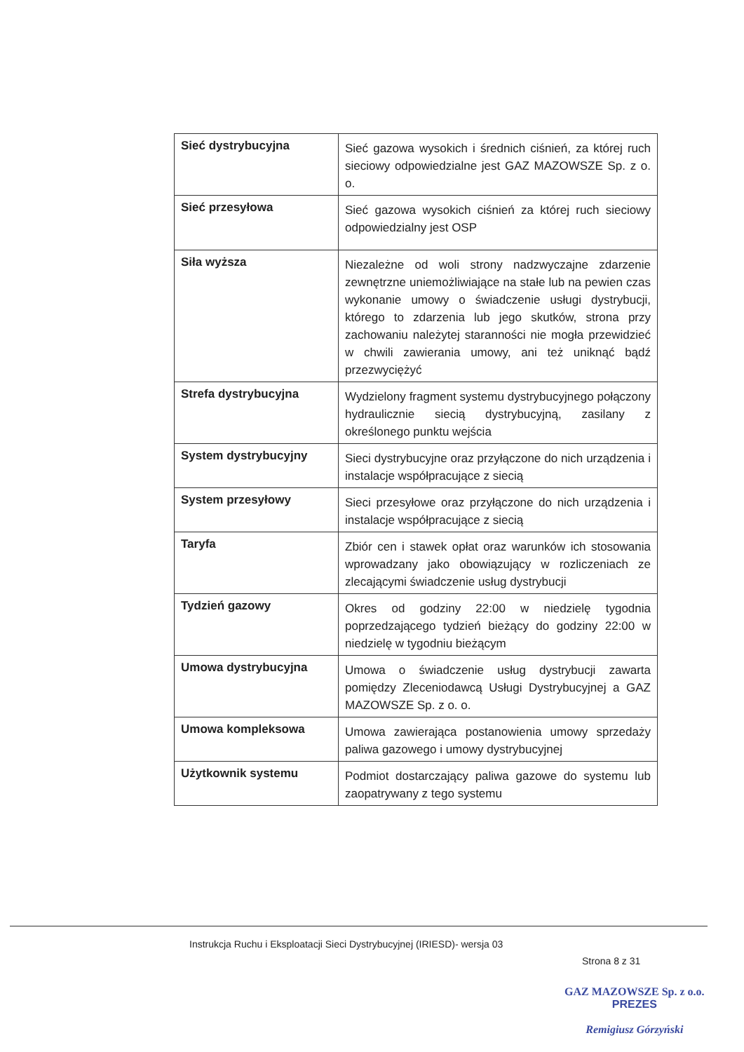| Sieć dystrybucyjna | Sieć gazowa wysokich i średnich ciśnień, za której ruch sieciowy odpowiedzialne jest GAZ MAZOWSZE Sp. z o. o. |
| Sieć przesyłowa | Sieć gazowa wysokich ciśnień za której ruch sieciowy odpowiedzialny jest OSP |
| Siła wyższa | Niezależne od woli strony nadzwyczajne zdarzenie zewnętrzne uniemożliwiające na stałe lub na pewien czas wykonanie umowy o świadczenie usługi dystrybucji, którego to zdarzenia lub jego skutków, strona przy zachowaniu należytej staranności nie mogła przewidzieć w chwili zawierania umowy, ani też uniknąć bądź przezwyciężyć |
| Strefa dystrybucyjna | Wydzielony fragment systemu dystrybucyjnego połączony hydraulicznie siecią dystrybucyjną, zasilany z określonego punktu wejścia |
| System dystrybucyjny | Sieci dystrybucyjne oraz przyłączone do nich urządzenia i instalacje współpracujące z siecią |
| System przesyłowy | Sieci przesyłowe oraz przyłączone do nich urządzenia i instalacje współpracujące z siecią |
| Taryfa | Zbiór cen i stawek opłat oraz warunków ich stosowania wprowadzany jako obowiązujący w rozliczeniach ze zlecającymi świadczenie usług dystrybucji |
| Tydzień gazowy | Okres od godziny 22:00 w niedzielę tygodnia poprzedzającego tydzień bieżący do godziny 22:00 w niedzielę w tygodniu bieżącym |
| Umowa dystrybucyjna | Umowa o świadczenie usług dystrybucji zawarta pomiędzy Zleceniodawcą Usługi Dystrybucyjnej a GAZ MAZOWSZE Sp. z o. o. |
| Umowa kompleksowa | Umowa zawierająca postanowienia umowy sprzedaży paliwa gazowego i umowy dystrybucyjnej |
| Użytkownik systemu | Podmiot dostarczający paliwa gazowe do systemu lub zaopatrywany z tego systemu |
Instrukcja Ruchu i Eksploatacji Sieci Dystrybucyjnej (IRIESD)- wersja 03
Strona 8 z 31
GAZ MAZOWSZE Sp. z o.o.
PREZES
Remigiusz Górzyński